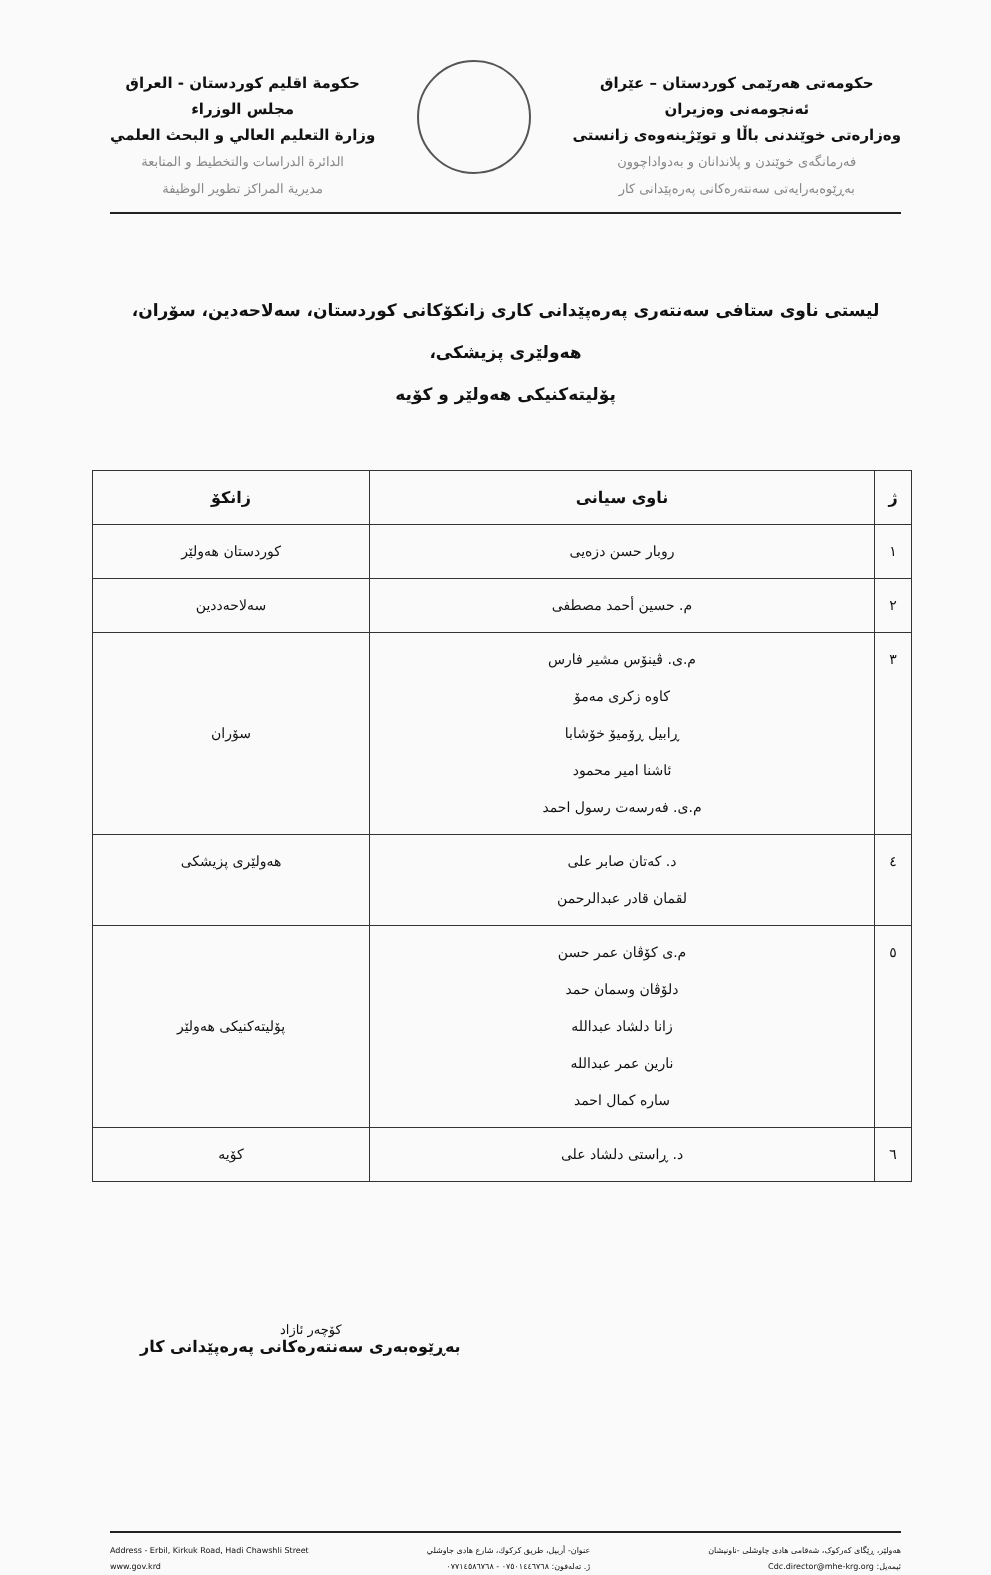حکومەتی هەرێمی کوردستان – عێراق
ئەنجومەنی وەزیران
وەزارەتی خوێندنی باڵا و توێژینەوەی زانستی
فەرمانگەی خوێندن و پلاندانان و بەدواداچوون
بەڕێوەبەرایەتی سەنتەرەکانی پەرەپێدانی کار
حكومة اقليم كوردستان - العراق
مجلس الوزراء
وزارة التعليم العالي و البحث العلمي
الدائرة الدراسات والتخطيط و المتابعة
مديرية المراكز تطوير الوظيفة
لیستی ناوی ستافی سەنتەری پەرەپێدانی کاری زانکۆکانی کوردستان، سەلاحەدین، سۆران، هەولێری پزیشکی،
پۆلیتەکنیکی هەولێر و کۆیە
| ژ | ناوی سیانی | زانکۆ |
| --- | --- | --- |
| ١ | روبار حسن دزەیی | کوردستان هەولێر |
| ٢ | م. حسين أحمد مصطفى | سەلاحەددین |
| ٣ | م.ی. ڤینۆس مشیر فارس کاوە زکری مەمۆ ڕابیل ڕۆمیۆ خۆشابا ئاشنا امیر محمود م.ی. فەرسەت رسول احمد | سۆران |
| ٤ | د. کەتان صابر علی لقمان قادر عبدالرحمن | هەولێری پزیشکی |
| ٥ | م.ی کۆڤان عمر حسن دلۆڤان وسمان حمد زانا دلشاد عبدالله نارین عمر عبدالله سارە کمال احمد | پۆلیتەکنیکی هەولێر |
| ٦ | د. ڕاستی دلشاد علی | کۆیە |
کۆچەر ئازاد
بەڕێوەبەری سەنتەرەکانی پەرەپێدانی کار
هەولێر، ڕێگای کەرکوک، شەقامی هادی چاوشلی -ناونیشان
ئیمەیل: Cdc.director@mhe-krg.org
عنوان- أربيل، طريق كركوك، شارع هادى جاوشلي
ژ. تەلەفون: ٠٧٥٠١٤٤٦٧٦٨ - ٠٧٧١٤٥٨٦٧٦٨
Address - Erbil, Kirkuk Road, Hadi Chawshli Street
www.gov.krd